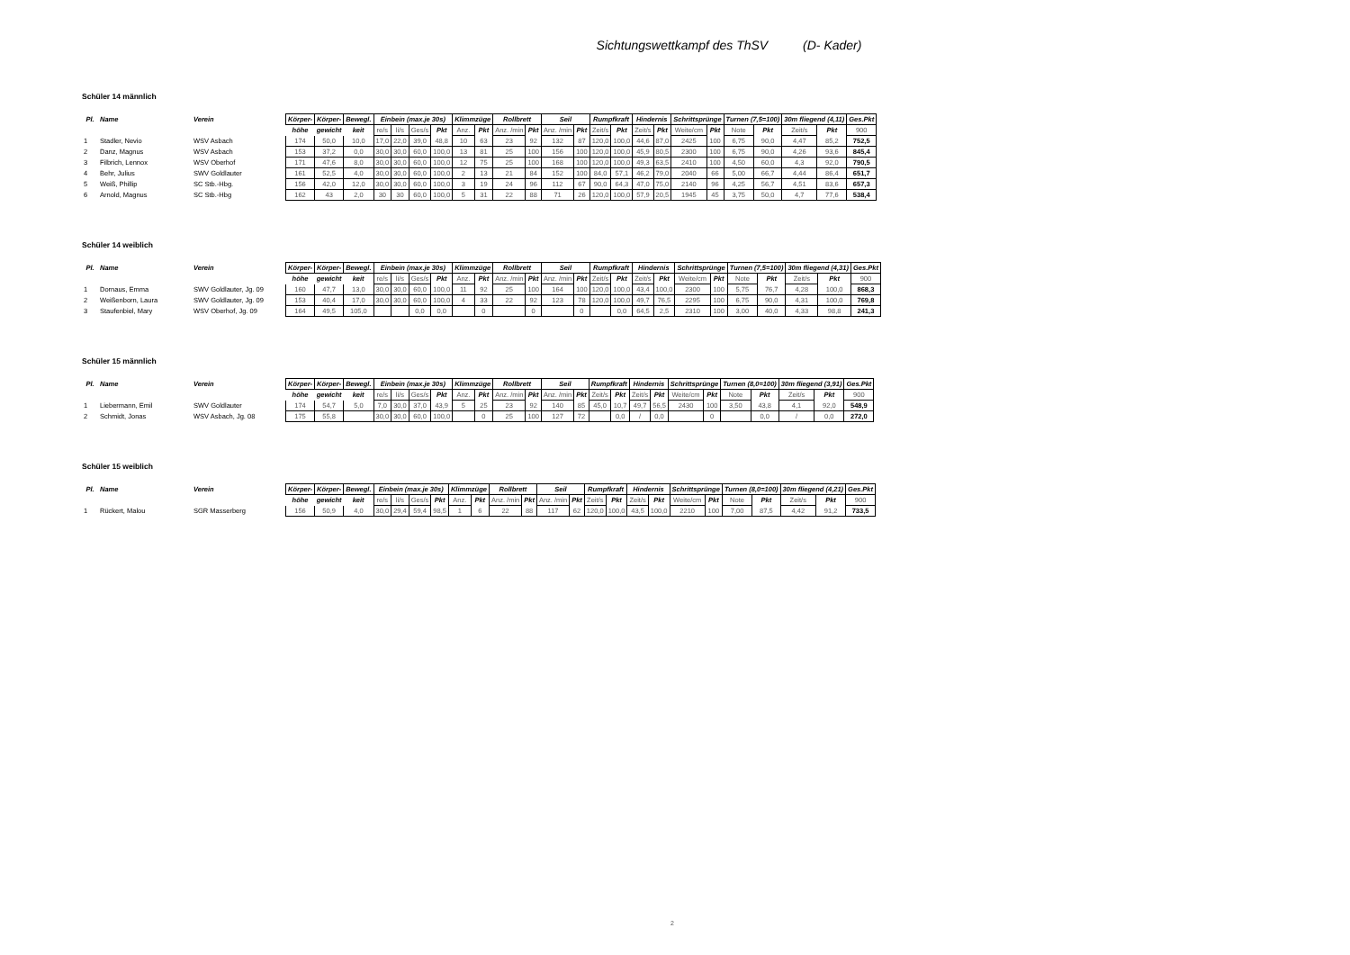Sichtungswettkampf des ThSV (D- Kader)
Schüler 14 männlich
| Pl. | Name | Verein | Körper- | Körper- | Bewegl. | Einbein (max.je 30s) | | | | Klimmzüge | | Rollbrett | | Seil | | Rumpfkraft | | Hindernis | | Schrittsprünge | | Turnen (7,5=100) | | 30m fliegend (4,11) | | Ges.Pkt |
| --- | --- | --- | --- | --- | --- | --- | --- | --- | --- | --- | --- | --- | --- | --- | --- | --- | --- | --- | --- | --- | --- | --- | --- | --- | --- | --- |
| | | | höhe | gewicht | keit | re/s | li/s | Ges/s | Pkt | Anz. | Pkt | Anz. /min | Pkt | Anz. /min | Pkt | Zeit/s | Pkt | Zeit/s | Pkt | Weite/cm | Pkt | Note | Pkt | Zeit/s | Pkt | 900 |
| 1 | Stadler, Nevio | WSV Asbach | 174 | 50,0 | 10,0 | 17,0 | 22,0 | 39,0 | 48,8 | 10 | 63 | 23 | 92 | 132 | 87 | 120,0 | 100,0 | 44,6 | 87,0 | 2425 | 100 | 6,75 | 90,0 | 4,47 | 85,2 | 752,5 |
| 2 | Danz, Magnus | WSV Asbach | 153 | 37,2 | 0,0 | 30,0 | 30,0 | 60,0 | 100,0 | 13 | 81 | 25 | 100 | 156 | 100 | 120,0 | 100,0 | 45,9 | 80,5 | 2300 | 100 | 6,75 | 90,0 | 4,26 | 93,6 | 845,4 |
| 3 | Filbrich, Lennox | WSV Oberhof | 171 | 47,6 | 8,0 | 30,0 | 30,0 | 60,0 | 100,0 | 12 | 75 | 25 | 100 | 168 | 100 | 120,0 | 100,0 | 49,3 | 63,5 | 2410 | 100 | 4,50 | 60,0 | 4,3 | 92,0 | 790,5 |
| 4 | Behr, Julius | SWV Goldlauter | 161 | 52,5 | 4,0 | 30,0 | 30,0 | 60,0 | 100,0 | 2 | 13 | 21 | 84 | 152 | 100 | 84,0 | 57,1 | 46,2 | 79,0 | 2040 | 66 | 5,00 | 66,7 | 4,44 | 86,4 | 651,7 |
| 5 | Weiß, Phillip | SC Stb.-Hbg. | 156 | 42,0 | 12,0 | 30,0 | 30,0 | 60,0 | 100,0 | 3 | 19 | 24 | 96 | 112 | 67 | 90,0 | 64,3 | 47,0 | 75,0 | 2140 | 96 | 4,25 | 56,7 | 4,51 | 83,6 | 657,3 |
| 6 | Arnold, Magnus | SC Stb.-Hbg | 162 | 43 | 2,0 | 30 | 30 | 60,0 | 100,0 | 5 | 31 | 22 | 88 | 71 | 26 | 120,0 | 100,0 | 57,9 | 20,5 | 1945 | 45 | 3,75 | 50,0 | 4,7 | 77,6 | 538,4 |
Schüler 14 weiblich
| Pl. | Name | Verein | Körper- | Körper- | Bewegl. | Einbein (max.je 30s) | | | | Klimmzüge | | Rollbrett | | Seil | | Rumpfkraft | | Hindernis | | Schrittsprünge | | Turnen (7,5=100) | | 30m fliegend (4,31) | | Ges.Pkt |
| --- | --- | --- | --- | --- | --- | --- | --- | --- | --- | --- | --- | --- | --- | --- | --- | --- | --- | --- | --- | --- | --- | --- | --- | --- | --- | --- |
| | | | höhe | gewicht | keit | re/s | li/s | Ges/s | Pkt | Anz. | Pkt | Anz. /min | Pkt | Anz. /min | Pkt | Zeit/s | Pkt | Zeit/s | Pkt | Weite/cm | Pkt | Note | Pkt | Zeit/s | Pkt | 900 |
| 1 | Dornaus, Emma | SWV Goldlauter, Jg. 09 | 160 | 47,7 | 13,0 | 30,0 | 30,0 | 60,0 | 100,0 | 11 | 92 | 25 | 100 | 164 | 100 | 120,0 | 100,0 | 43,4 | 100,0 | 2300 | 100 | 5,75 | 76,7 | 4,28 | 100,0 | 868,3 |
| 2 | Weißenborn, Laura | SWV Goldlauter, Jg. 09 | 153 | 40,4 | 17,0 | 30,0 | 30,0 | 60,0 | 100,0 | 4 | 33 | 22 | 92 | 123 | 78 | 120,0 | 100,0 | 49,7 | 76,5 | 2295 | 100 | 6,75 | 90,0 | 4,31 | 100,0 | 769,8 |
| 3 | Staufenbiel, Mary | WSV Oberhof, Jg. 09 | 164 | 49,5 | 105,0 | | | 0,0 | 0,0 | | 0 | | 0 | | 0 | | 0,0 | 64,5 | 2,5 | 2310 | 100 | 3,00 | 40,0 | 4,33 | 98,8 | 241,3 |
Schüler 15 männlich
| Pl. | Name | Verein | Körper- | Körper- | Bewegl. | Einbein (max.je 30s) | | | | Klimmzüge | | Rollbrett | | Seil | | Rumpfkraft | | Hindernis | | Schrittsprünge | | Turnen (8,0=100) | | 30m fliegend (3,91) | | Ges.Pkt |
| --- | --- | --- | --- | --- | --- | --- | --- | --- | --- | --- | --- | --- | --- | --- | --- | --- | --- | --- | --- | --- | --- | --- | --- | --- | --- | --- |
| | | | höhe | gewicht | keit | re/s | li/s | Ges/s | Pkt | Anz. | Pkt | Anz. /min | Pkt | Anz. /min | Pkt | Zeit/s | Pkt | Zeit/s | Pkt | Weite/cm | Pkt | Note | Pkt | Zeit/s | Pkt | 900 |
| 1 | Liebermann, Emil | SWV Goldlauter | 174 | 54,7 | 5,0 | 7,0 | 30,0 | 37,0 | 43,9 | 5 | 25 | 23 | 92 | 140 | 85 | 45,0 | 10,7 | 49,7 | 56,5 | 2430 | 100 | 3,50 | 43,8 | 4,1 | 92,0 | 548,9 |
| 2 | Schmidt, Jonas | WSV Asbach, Jg. 08 | 175 | 55,8 | | 30,0 | 30,0 | 60,0 | 100,0 | | 0 | 25 | 100 | 127 | 72 | | 0,0 | / | 0,0 | | 0 | | 0,0 | / | 0,0 | 272,0 |
Schüler 15 weiblich
| Pl. | Name | Verein | Körper- | Körper- | Bewegl. | Einbein (max.je 30s) | | | | Klimmzüge | | Rollbrett | | Seil | | Rumpfkraft | | Hindernis | | Schrittsprünge | | Turnen (8,0=100) | | 30m fliegend (4,21) | | Ges.Pkt |
| --- | --- | --- | --- | --- | --- | --- | --- | --- | --- | --- | --- | --- | --- | --- | --- | --- | --- | --- | --- | --- | --- | --- | --- | --- | --- | --- |
| | | | höhe | gewicht | keit | re/s | li/s | Ges/s | Pkt | Anz. | Pkt | Anz. /min | Pkt | Anz. /min | Pkt | Zeit/s | Pkt | Zeit/s | Pkt | Weite/cm | Pkt | Note | Pkt | Zeit/s | Pkt | 900 |
| 1 | Rückert, Malou | SGR Masserberg | 156 | 50,9 | 4,0 | 30,0 | 29,4 | 59,4 | 98,5 | 1 | 6 | 22 | 88 | 117 | 62 | 120,0 | 100,0 | 43,5 | 100,0 | 2210 | 100 | 7,00 | 87,5 | 4,42 | 91,2 | 733,5 |
2